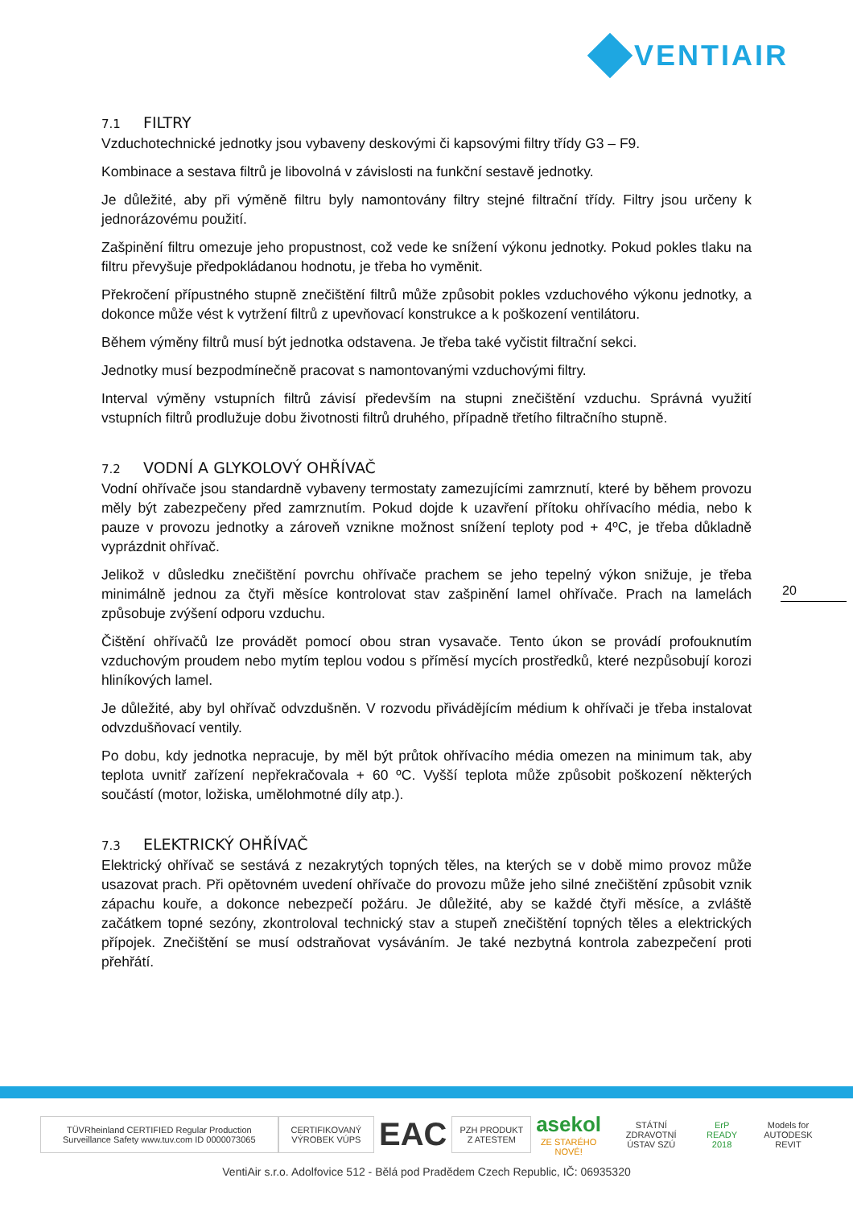VENTIAIR
7.1 FILTRY
Vzduchotechnické jednotky jsou vybaveny deskovými či kapsovými filtry třídy G3 – F9.
Kombinace a sestava filtrů je libovolná v závislosti na funkční sestavě jednotky.
Je důležité, aby při výměně filtru byly namontovány filtry stejné filtrační třídy. Filtry jsou určeny k jednorázovému použití.
Zašpinění filtru omezuje jeho propustnost, což vede ke snížení výkonu jednotky. Pokud pokles tlaku na filtru převyšuje předpokládanou hodnotu, je třeba ho vyměnit.
Překročení přípustného stupně znečištění filtrů může způsobit pokles vzduchového výkonu jednotky, a dokonce může vést k vytržení filtrů z upevňovací konstrukce a k poškození ventilátoru.
Během výměny filtrů musí být jednotka odstavena. Je třeba také vyčistit filtrační sekci.
Jednotky musí bezpodmínečně pracovat s namontovanými vzduchovými filtry.
Interval výměny vstupních filtrů závisí především na stupni znečištění vzduchu. Správná využití vstupních filtrů prodlužuje dobu životnosti filtrů druhého, případně třetího filtračního stupně.
7.2 VODNÍ A GLYKOLOVÝ OHŘÍVAČ
Vodní ohřívače jsou standardně vybaveny termostaty zamezujícími zamrznutí, které by během provozu měly být zabezpečeny před zamrznutím. Pokud dojde k uzavření přítoku ohřívacího média, nebo k pauze v provozu jednotky a zároveň vznikne možnost snížení teploty pod + 4ºC, je třeba důkladně vyprázdnit ohřívač.
Jelikož v důsledku znečištění povrchu ohřívače prachem se jeho tepelný výkon snižuje, je třeba minimálně jednou za čtyři měsíce kontrolovat stav zašpinění lamel ohřívače. Prach na lamelách způsobuje zvýšení odporu vzduchu.
Čištění ohřívačů lze provádět pomocí obou stran vysavače. Tento úkon se provádí profouknutím vzduchovým proudem nebo mytím teplou vodou s příměsí mycích prostředků, které nezpůsobují korozi hliníkových lamel.
Je důležité, aby byl ohřívač odvzdušněn. V rozvodu přivádějícím médium k ohřívači je třeba instalovat odvzdušňovací ventily.
Po dobu, kdy jednotka nepracuje, by měl být průtok ohřívacího média omezen na minimum tak, aby teplota uvnitř zařízení nepřekračovala + 60 ºC. Vyšší teplota může způsobit poškození některých součástí (motor, ložiska, umělohmotné díly atp.).
7.3 ELEKTRICKÝ OHŘÍVAČ
Elektrický ohřívač se sestává z nezakrytých topných těles, na kterých se v době mimo provoz může usazovat prach. Při opětovném uvedení ohřívače do provozu může jeho silné znečištění způsobit vznik zápachu kouře, a dokonce nebezpečí požáru. Je důležité, aby se každé čtyři měsíce, a zvláště začátkem topné sezóny, zkontroloval technický stav a stupeň znečištění topných těles a elektrických přípojek. Znečištění se musí odstraňovat vysáváním. Je také nezbytná kontrola zabezpečení proti přehřátí.
20
TÜVRheinland CERTIFIED Regular Production Surveillance Safety www.tuv.com ID 0000073065
CERTIFIKOVANÝ VÝROBEK VÚPS
EAC
PZH PRODUKT Z ATESTEM
asekol
ZE STARÉHO NOVÉ!
STÁTNÍ ZDRAVOTNÍ ÚSTAV SZÚ ErP READY 2018 Models for AUTODESK REVIT
VentiAir s.r.o. Adolfovice 512 - Bělá pod Pradědem Czech Republic, IČ: 06935320